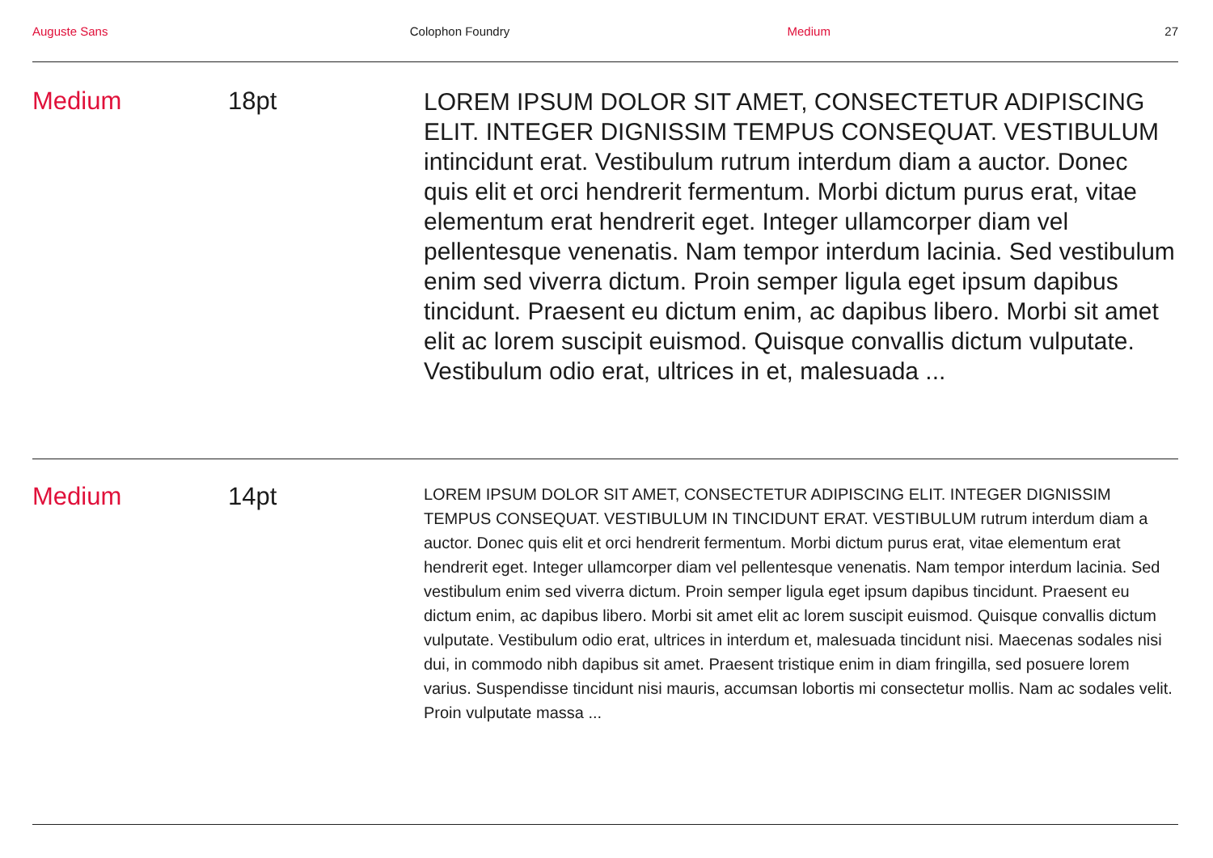Auguste Sans Colophon Foundry Medium 27
Medium 18pt
LOREM IPSUM DOLOR SIT AMET, CONSECTETUR ADIPISCING ELIT. INTEGER DIGNISSIM TEMPUS CONSEQUAT. VESTIBULUM intincidunt erat. Vestibulum rutrum interdum diam a auctor. Donec quis elit et orci hendrerit fermentum. Morbi dictum purus erat, vitae elementum erat hendrerit eget. Integer ullamcorper diam vel pellentesque venenatis. Nam tempor interdum lacinia. Sed vestibulum enim sed viverra dictum. Proin semper ligula eget ipsum dapibus tincidunt. Praesent eu dictum enim, ac dapibus libero. Morbi sit amet elit ac lorem suscipit euismod. Quisque convallis dictum vulputate. Vestibulum odio erat, ultrices in et, malesuada ...
Medium 14pt
LOREM IPSUM DOLOR SIT AMET, CONSECTETUR ADIPISCING ELIT. INTEGER DIGNISSIM TEMPUS CONSEQUAT. VESTIBULUM IN TINCIDUNT ERAT. VESTIBULUM rutrum interdum diam a auctor. Donec quis elit et orci hendrerit fermentum. Morbi dictum purus erat, vitae elementum erat hendrerit eget. Integer ullamcorper diam vel pellentesque venenatis. Nam tempor interdum lacinia. Sed vestibulum enim sed viverra dictum. Proin semper ligula eget ipsum dapibus tincidunt. Praesent eu dictum enim, ac dapibus libero. Morbi sit amet elit ac lorem suscipit euismod. Quisque convallis dictum vulputate. Vestibulum odio erat, ultrices in interdum et, malesuada tincidunt nisi. Maecenas sodales nisi dui, in commodo nibh dapibus sit amet. Praesent tristique enim in diam fringilla, sed posuere lorem varius. Suspendisse tincidunt nisi mauris, accumsan lobortis mi consectetur mollis. Nam ac sodales velit. Proin vulputate massa ...